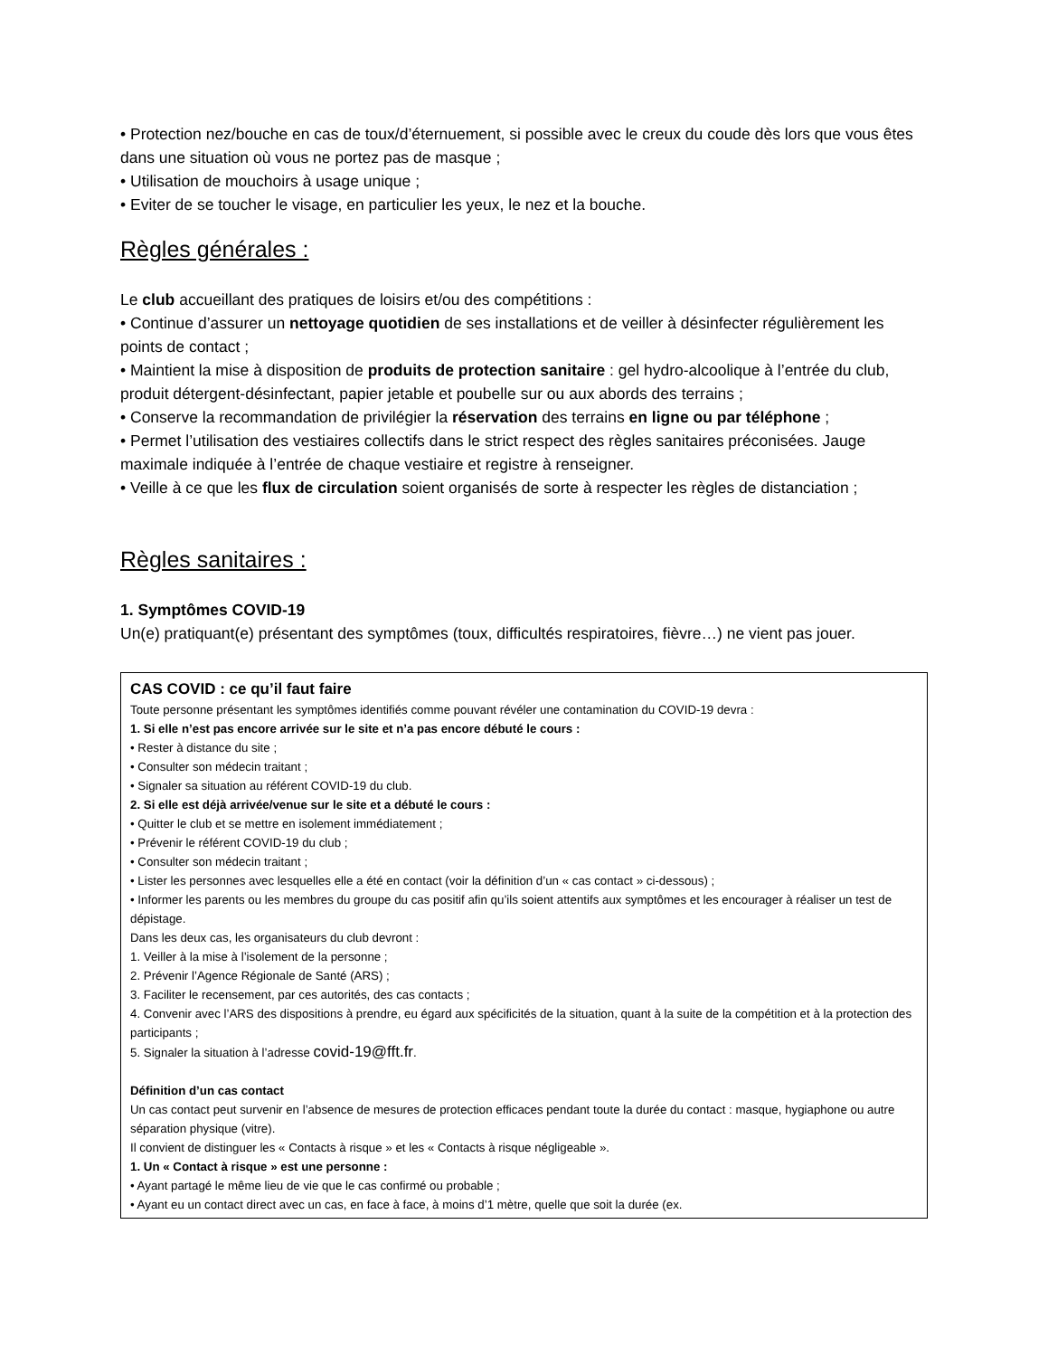• Protection nez/bouche en cas de toux/d’éternuement, si possible avec le creux du coude dès lors que vous êtes dans une situation où vous ne portez pas de masque ;
• Utilisation de mouchoirs à usage unique ;
• Eviter de se toucher le visage, en particulier les yeux, le nez et la bouche.
Règles générales :
Le club accueillant des pratiques de loisirs et/ou des compétitions :
• Continue d’assurer un nettoyage quotidien de ses installations et de veiller à désinfecter régulièrement les points de contact ;
• Maintient la mise à disposition de produits de protection sanitaire : gel hydro-alcoolique à l’entrée du club, produit détergent-désinfectant, papier jetable et poubelle sur ou aux abords des terrains ;
• Conserve la recommandation de privilégier la réservation des terrains en ligne ou par téléphone ;
• Permet l’utilisation des vestiaires collectifs dans le strict respect des règles sanitaires préconisées. Jauge maximale indiquée à l’entrée de chaque vestiaire et registre à renseigner.
• Veille à ce que les flux de circulation soient organisés de sorte à respecter les règles de distanciation ;
Règles sanitaires :
1. Symptômes COVID-19
Un(e) pratiquant(e) présentant des symptômes (toux, difficultés respiratoires, fièvre…) ne vient pas jouer.
CAS COVID : ce qu’il faut faire
Toute personne présentant les symptômes identifiés comme pouvant révéler une contamination du COVID-19 devra :
1. Si elle n’est pas encore arrivée sur le site et n’a pas encore débuté le cours :
• Rester à distance du site ;
• Consulter son médecin traitant ;
• Signaler sa situation au référent COVID-19 du club.
2. Si elle est déjà arrivée/venue sur le site et a débuté le cours :
• Quitter le club et se mettre en isolement immédiatement ;
• Prévenir le référent COVID-19 du club ;
• Consulter son médecin traitant ;
• Lister les personnes avec lesquelles elle a été en contact (voir la définition d’un « cas contact » ci-dessous) ;
• Informer les parents ou les membres du groupe du cas positif afin qu’ils soient attentifs aux symptômes et les encourager à réaliser un test de dépistage.
Dans les deux cas, les organisateurs du club devront :
1. Veiller à la mise à l’isolement de la personne ;
2. Prévenir l’Agence Régionale de Santé (ARS) ;
3. Faciliter le recensement, par ces autorités, des cas contacts ;
4. Convenir avec l’ARS des dispositions à prendre, eu égard aux spécificités de la situation, quant à la suite de la compétition et à la protection des participants ;
5. Signaler la situation à l’adresse covid-19@fft.fr.
Définition d’un cas contact
Un cas contact peut survenir en l’absence de mesures de protection efficaces pendant toute la durée du contact : masque, hygiaphone ou autre séparation physique (vitre).
Il convient de distinguer les « Contacts à risque » et les « Contacts à risque négligeable ».
1. Un « Contact à risque » est une personne :
• Ayant partagé le même lieu de vie que le cas confirmé ou probable ;
• Ayant eu un contact direct avec un cas, en face à face, à moins d’1 mètre, quelle que soit la durée (ex.